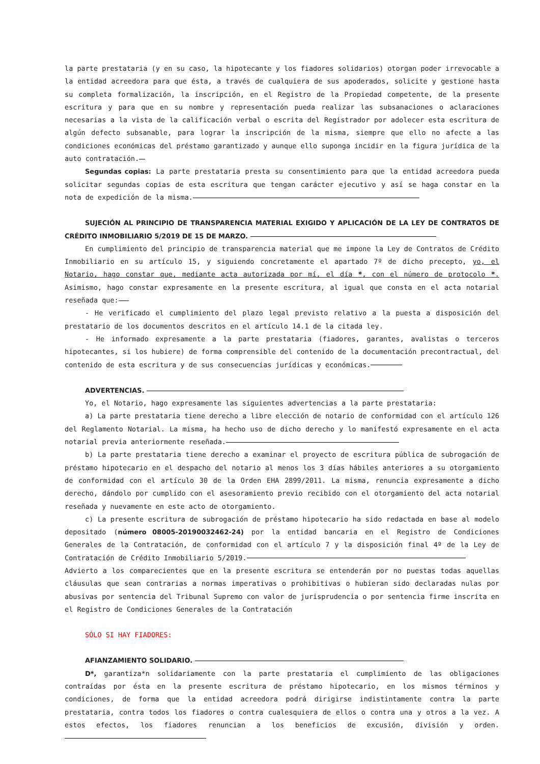la parte prestataria (y en su caso, la hipotecante y los fiadores solidarios) otorgan poder irrevocable a la entidad acreedora para que ésta, a través de cualquiera de sus apoderados, solicite y gestione hasta su completa formalización, la inscripción, en el Registro de la Propiedad competente, de la presente escritura y para que en su nombre y representación pueda realizar las subsanaciones o aclaraciones necesarias a la vista de la calificación verbal o escrita del Registrador por adolecer esta escritura de algún defecto subsanable, para lograr la inscripción de la misma, siempre que ello no afecte a las condiciones económicas del préstamo garantizado y aunque ello suponga incidir en la figura jurídica de la auto contratación.
Segundas copias: La parte prestataria presta su consentimiento para que la entidad acreedora pueda solicitar segundas copias de esta escritura que tengan carácter ejecutivo y así se haga constar en la nota de expedición de la misma.
SUJECIÓN AL PRINCIPIO DE TRANSPARENCIA MATERIAL EXIGIDO Y APLICACIÓN DE LA LEY DE CONTRATOS DE CRÉDITO INMOBILIARIO 5/2019 DE 15 DE MARZO.
En cumplimiento del principio de transparencia material que me impone la Ley de Contratos de Crédito Inmobiliario en su artículo 15, y siguiendo concretamente el apartado 7º de dicho precepto, yo, el Notario, hago constar que, mediante acta autorizada por mí, el día *, con el número de protocolo *. Asimismo, hago constar expresamente en la presente escritura, al igual que consta en el acta notarial reseñada que:
- He verificado el cumplimiento del plazo legal previsto relativo a la puesta a disposición del prestatario de los documentos descritos en el artículo 14.1 de la citada ley.
- He informado expresamente a la parte prestataria (fiadores, garantes, avalistas o terceros hipotecantes, si los hubiere) de forma comprensible del contenido de la documentación precontractual, del contenido de esta escritura y de sus consecuencias jurídicas y económicas.
ADVERTENCIAS.
Yo, el Notario, hago expresamente las siguientes advertencias a la parte prestataria:
a) La parte prestataria tiene derecho a libre elección de notario de conformidad con el artículo 126 del Reglamento Notarial. La misma, ha hecho uso de dicho derecho y lo manifestó expresamente en el acta notarial previa anteriormente reseñada.
b) La parte prestataria tiene derecho a examinar el proyecto de escritura pública de subrogación de préstamo hipotecario en el despacho del notario al menos los 3 días hábiles anteriores a su otorgamiento de conformidad con el artículo 30 de la Orden EHA 2899/2011. La misma, renuncia expresamente a dicho derecho, dándolo por cumplido con el asesoramiento previo recibido con el otorgamiento del acta notarial reseñada y nuevamente en este acto de otorgamiento.
c) La presente escritura de subrogación de préstamo hipotecario ha sido redactada en base al modelo depositado (número 08005-20190032462-24) por la entidad bancaria en el Registro de Condiciones Generales de la Contratación, de conformidad con el artículo 7 y la disposición final 4º de la Ley de Contratación de Crédito Inmobiliario 5/2019.
Advierto a los comparecientes que en la presente escritura se entenderán por no puestas todas aquellas cláusulas que sean contrarias a normas imperativas o prohibitivas o hubieran sido declaradas nulas por abusivas por sentencia del Tribunal Supremo con valor de jurisprudencia o por sentencia firme inscrita en el Registro de Condiciones Generales de la Contratación
SÓLO SI HAY FIADORES:
AFIANZAMIENTO SOLIDARIO.
D*, garantiza*n solidariamente con la parte prestataria el cumplimiento de las obligaciones contraídas por ésta en la presente escritura de préstamo hipotecario, en los mismos términos y condiciones, de forma que la entidad acreedora podrá dirigirse indistintamente contra la parte prestataria, contra todos los fiadores o contra cualesquiera de ellos o contra una y otros a la vez. A estos efectos, los fiadores renuncian a los beneficios de excusión, división y orden.